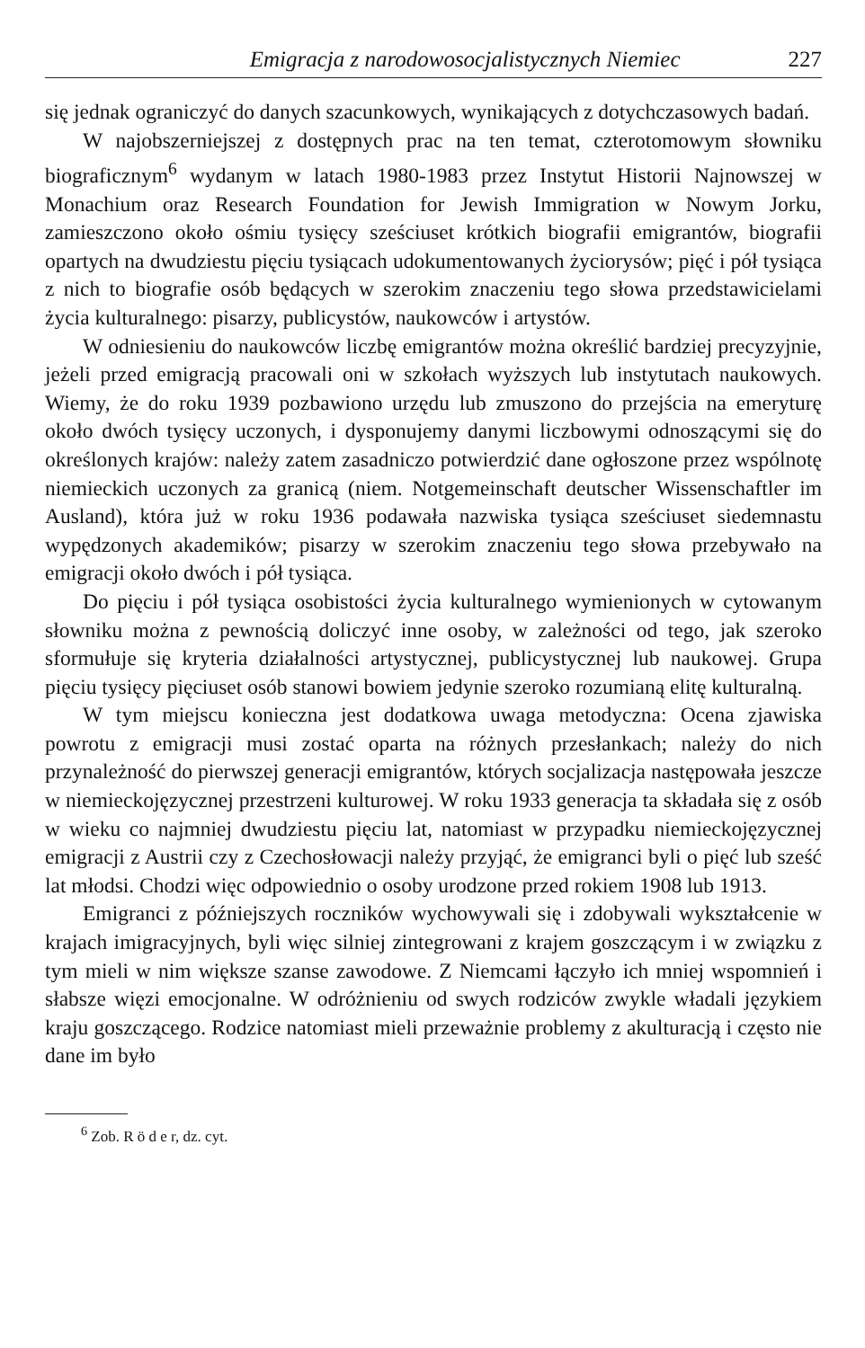Emigracja z narodowosocjalistycznych Niemiec 227
się jednak ograniczyć do danych szacunkowych, wynikających z dotychczasowych badań.
W najobszerniejszej z dostępnych prac na ten temat, czterotomowym słowniku biograficznym<sup>6</sup> wydanym w latach 1980-1983 przez Instytut Historii Najnowszej w Monachium oraz Research Foundation for Jewish Immigration w Nowym Jorku, zamieszczono około ośmiu tysięcy sześciuset krótkich biografii emigrantów, biografii opartych na dwudziestu pięciu tysiącach udokumentowanych życiorysów; pięć i pół tysiąca z nich to biografie osób będących w szerokim znaczeniu tego słowa przedstawicielami życia kulturalnego: pisarzy, publicystów, naukowców i artystów.
W odniesieniu do naukowców liczbę emigrantów można określić bardziej precyzyjnie, jeżeli przed emigracją pracowali oni w szkołach wyższych lub instytutach naukowych. Wiemy, że do roku 1939 pozbawiono urzędu lub zmuszono do przejścia na emeryturę około dwóch tysięcy uczonych, i dysponujemy danymi liczbowymi odnoszącymi się do określonych krajów: należy zatem zasadniczo potwierdzić dane ogłoszone przez wspólnotę niemieckich uczonych za granicą (niem. Notgemeinschaft deutscher Wissenschaftler im Ausland), która już w roku 1936 podawała nazwiska tysiąca sześciuset siedemnastu wypędzonych akademików; pisarzy w szerokim znaczeniu tego słowa przebywało na emigracji około dwóch i pół tysiąca.
Do pięciu i pół tysiąca osobistości życia kulturalnego wymienionych w cytowanym słowniku można z pewnością doliczyć inne osoby, w zależności od tego, jak szeroko sformułuje się kryteria działalności artystycznej, publicystycznej lub naukowej. Grupa pięciu tysięcy pięciuset osób stanowi bowiem jedynie szeroko rozumianą elitę kulturalną.
W tym miejscu konieczna jest dodatkowa uwaga metodyczna: Ocena zjawiska powrotu z emigracji musi zostać oparta na różnych przesłankach; należy do nich przynależność do pierwszej generacji emigrantów, których socjalizacja następowała jeszcze w niemieckojęzycznej przestrzeni kulturowej. W roku 1933 generacja ta składała się z osób w wieku co najmniej dwudziestu pięciu lat, natomiast w przypadku niemieckojęzycznej emigracji z Austrii czy z Czechosłowacji należy przyjąć, że emigranci byli o pięć lub sześć lat młodsi. Chodzi więc odpowiednio o osoby urodzone przed rokiem 1908 lub 1913.
Emigranci z późniejszych roczników wychowywali się i zdobywali wykształcenie w krajach imigracyjnych, byli więc silniej zintegrowani z krajem goszczącym i w związku z tym mieli w nim większe szanse zawodowe. Z Niemcami łączyło ich mniej wspomnień i słabsze więzi emocjonalne. W odróżnieniu od swych rodziców zwykle władali językiem kraju goszczącego. Rodzice natomiast mieli przeważnie problemy z akulturacją i często nie dane im było
<sup>6</sup> Zob. R ö d e r, dz. cyt.